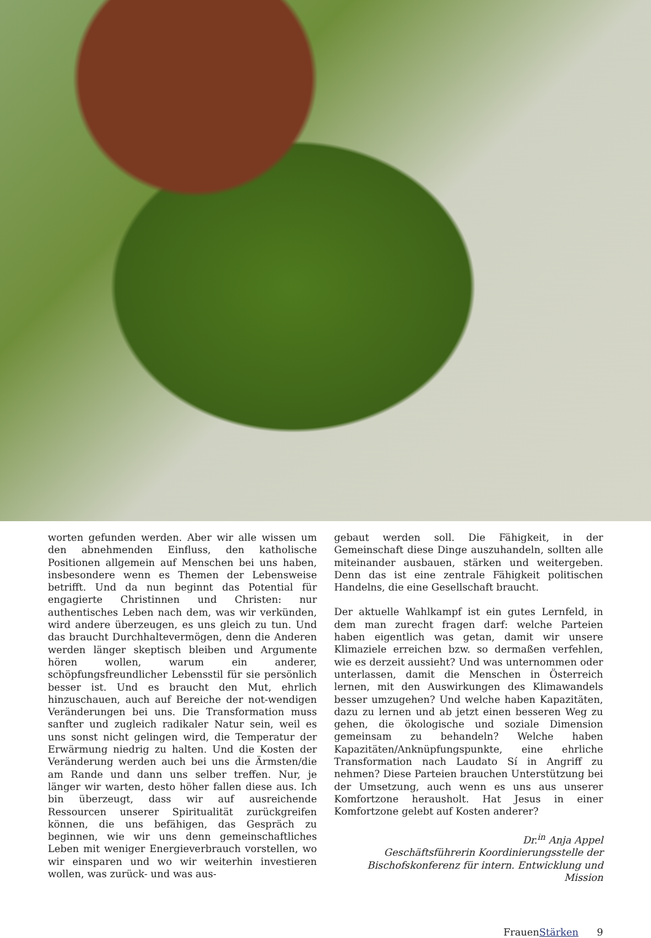worten gefunden werden. Aber wir alle wissen um den abnehmenden Einfluss, den katholische Positionen allgemein auf Menschen bei uns haben, insbesondere wenn es Themen der Lebensweise betrifft. Und da nun beginnt das Potential für engagierte Christinnen und Christen: nur authentisches Leben nach dem, was wir verkünden, wird andere überzeugen, es uns gleich zu tun. Und das braucht Durchhaltevermögen, denn die Anderen werden länger skeptisch bleiben und Argumente hören wollen, warum ein anderer, schöpfungsfreundlicher Lebensstil für sie persönlich besser ist. Und es braucht den Mut, ehrlich hinzuschauen, auch auf Bereiche der not-wendigen Veränderungen bei uns. Die Transformation muss sanfter und zugleich radikaler Natur sein, weil es uns sonst nicht gelingen wird, die Temperatur der Erwärmung niedrig zu halten. Und die Kosten der Veränderung werden auch bei uns die Ärmsten/die am Rande und dann uns selber treffen. Nur, je länger wir warten, desto höher fallen diese aus. Ich bin überzeugt, dass wir auf ausreichende Ressourcen unserer Spiritualität zurückgreifen können, die uns befähigen, das Gespräch zu beginnen, wie wir uns denn gemeinschaftliches Leben mit weniger Energieverbrauch vorstellen, wo wir einsparen und wo wir weiterhin investieren wollen, was zurück- und was aus-
gebaut werden soll. Die Fähigkeit, in der Gemeinschaft diese Dinge auszuhandeln, sollten alle miteinander ausbauen, stärken und weitergeben. Denn das ist eine zentrale Fähigkeit politischen Handelns, die eine Gesellschaft braucht.
Der aktuelle Wahlkampf ist ein gutes Lernfeld, in dem man zurecht fragen darf: welche Parteien haben eigentlich was getan, damit wir unsere Klimaziele erreichen bzw. so dermaßen verfehlen, wie es derzeit aussieht? Und was unternommen oder unterlassen, damit die Menschen in Österreich lernen, mit den Auswirkungen des Klimawandels besser umzugehen? Und welche haben Kapazitäten, dazu zu lernen und ab jetzt einen besseren Weg zu gehen, die ökologische und soziale Dimension gemeinsam zu behandeln? Welche haben Kapazitäten/Anknüpfungspunkte, eine ehrliche Transformation nach Laudato Sí in Angriff zu nehmen? Diese Parteien brauchen Unterstützung bei der Umsetzung, auch wenn es uns aus unserer Komfortzone herausholt. Hat Jesus in einer Komfortzone gelebt auf Kosten anderer?
Dr.<sup>in</sup> Anja Appel
Geschäftsführerin Koordinierungsstelle der
Bischofskonferenz für intern. Entwicklung und Mission
FrauenStärken 9